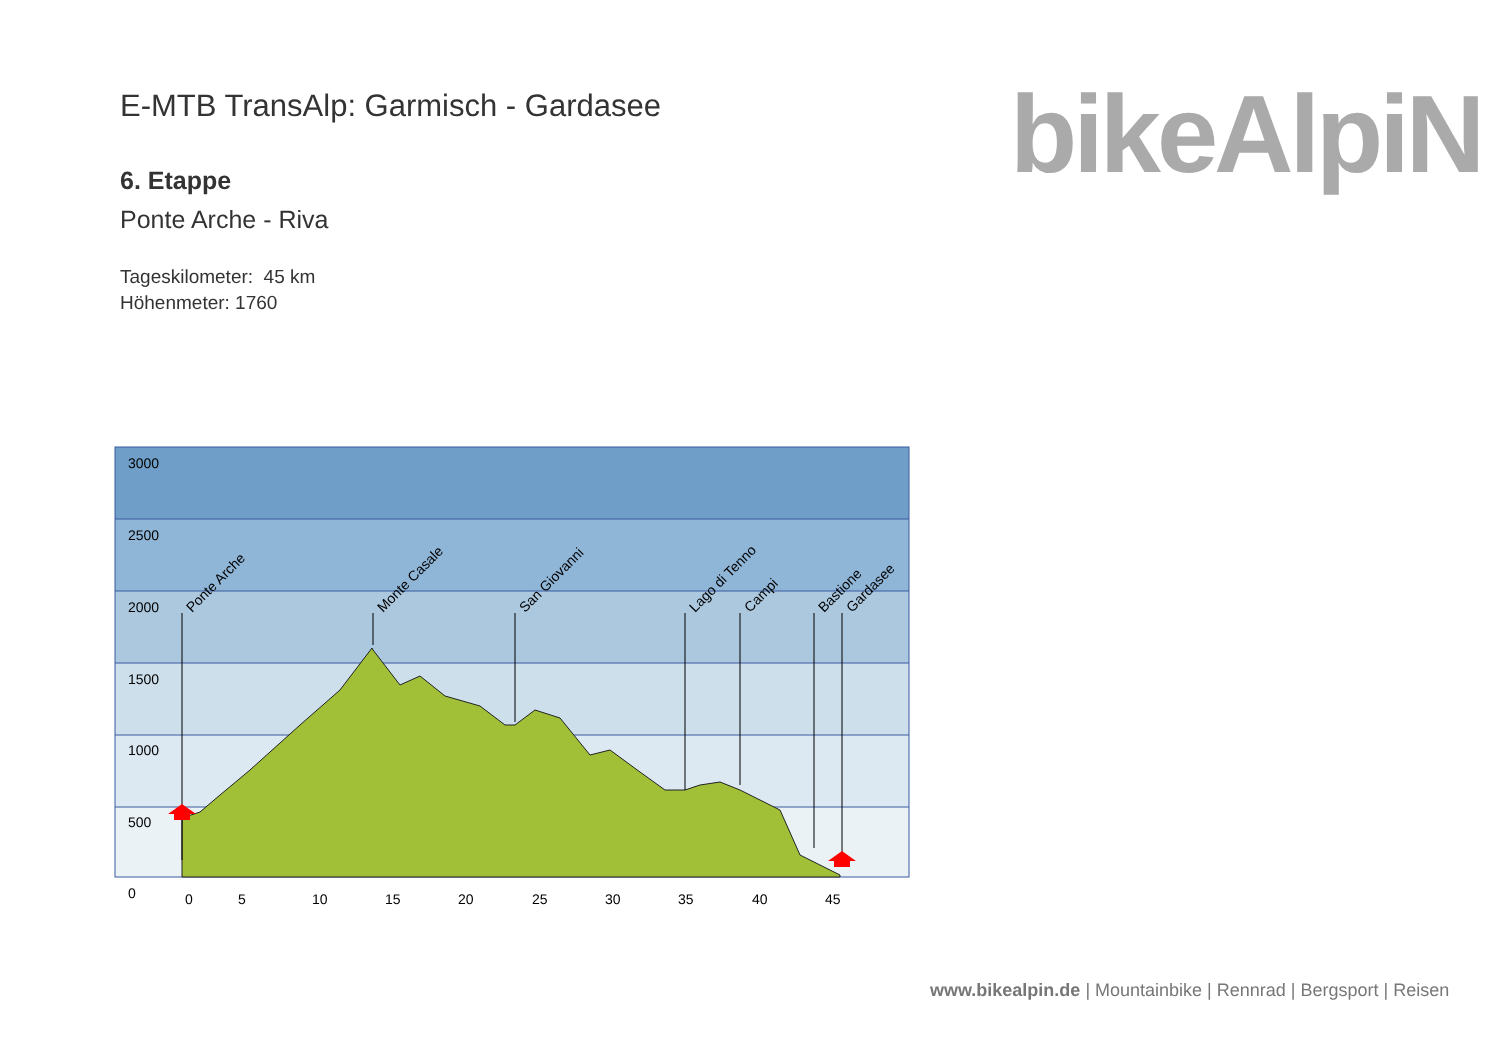E-MTB TransAlp: Garmisch - Gardasee
6. Etappe
Ponte Arche - Riva
Tageskilometer: 45 km
Höhenmeter: 1760
bikeAlpiN
3000
2500
2000
1500
1000
500
0
0
5
10
15
20
25
30
35
40
45
Ponte Arche
Monte Casale
San Giovanni
Lago di Tenno
Campi
Bastione
Gardasee
www.bikealpin.de | Mountainbike | Rennrad | Bergsport | Reisen